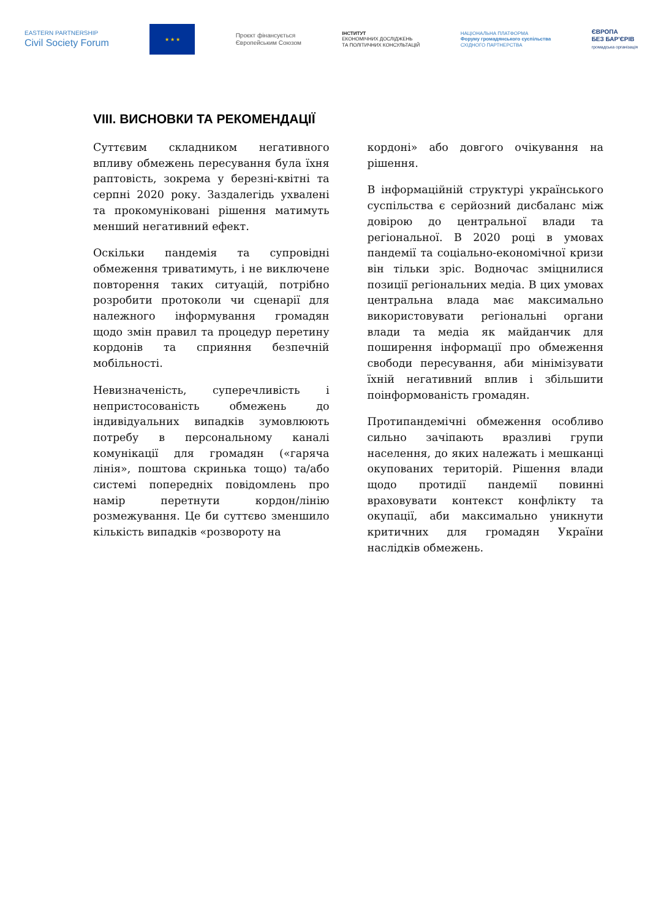EASTERN PARTNERSHIP
Civil Society Forum
★ ★ ★
Проєкт фінансується
Європейським Союзом
ІНСТИТУТ
ЕКОНОМІЧНИХ ДОСЛІДЖЕНЬ
ТА ПОЛІТИЧНИХ КОНСУЛЬТАЦІЙ
НАЦІОНАЛЬНА ПЛАТФОРМА
Форуму громадянського суспільства
СХІДНОГО ПАРТНЕРСТВА
ЄВРОПА
БЕЗ БАР'ЄРІВ
громадська організація
VIII. ВИСНОВКИ ТА РЕКОМЕНДАЦІЇ
Суттєвим складником негативного впливу обмежень пересування була їхня раптовість, зокрема у березні-квітні та серпні 2020 року. Заздалегідь ухвалені та прокомуніковані рішення матимуть менший негативний ефект.
Оскільки пандемія та супровідні обмеження триватимуть, і не виключене повторення таких ситуацій, потрібно розробити протоколи чи сценарії для належного інформування громадян щодо змін правил та процедур перетину кордонів та сприяння безпечній мобільності.
Невизначеність, суперечливість і непристосованість обмежень до індивідуальних випадків зумовлюють потребу в персональному каналі комунікації для громадян («гаряча лінія», поштова скринька тощо) та/або системі попередніх повідомлень про намір перетнути кордон/лінію розмежування. Це би суттєво зменшило кількість випадків «розвороту на
кордоні» або довгого очікування на рішення.
В інформаційній структурі українського суспільства є серйозний дисбаланс між довірою до центральної влади та регіональної. В 2020 році в умовах пандемії та соціально-економічної кризи він тільки зріс. Водночас зміцнилися позиції регіональних медіа. В цих умовах центральна влада має максимально використовувати регіональні органи влади та медіа як майданчик для поширення інформації про обмеження свободи пересування, аби мінімізувати їхній негативний вплив і збільшити поінформованість громадян.
Протипандемічні обмеження особливо сильно зачіпають вразливі групи населення, до яких належать і мешканці окупованих територій. Рішення влади щодо протидії пандемії повинні враховувати контекст конфлікту та окупації, аби максимально уникнути критичних для громадян України наслідків обмежень.